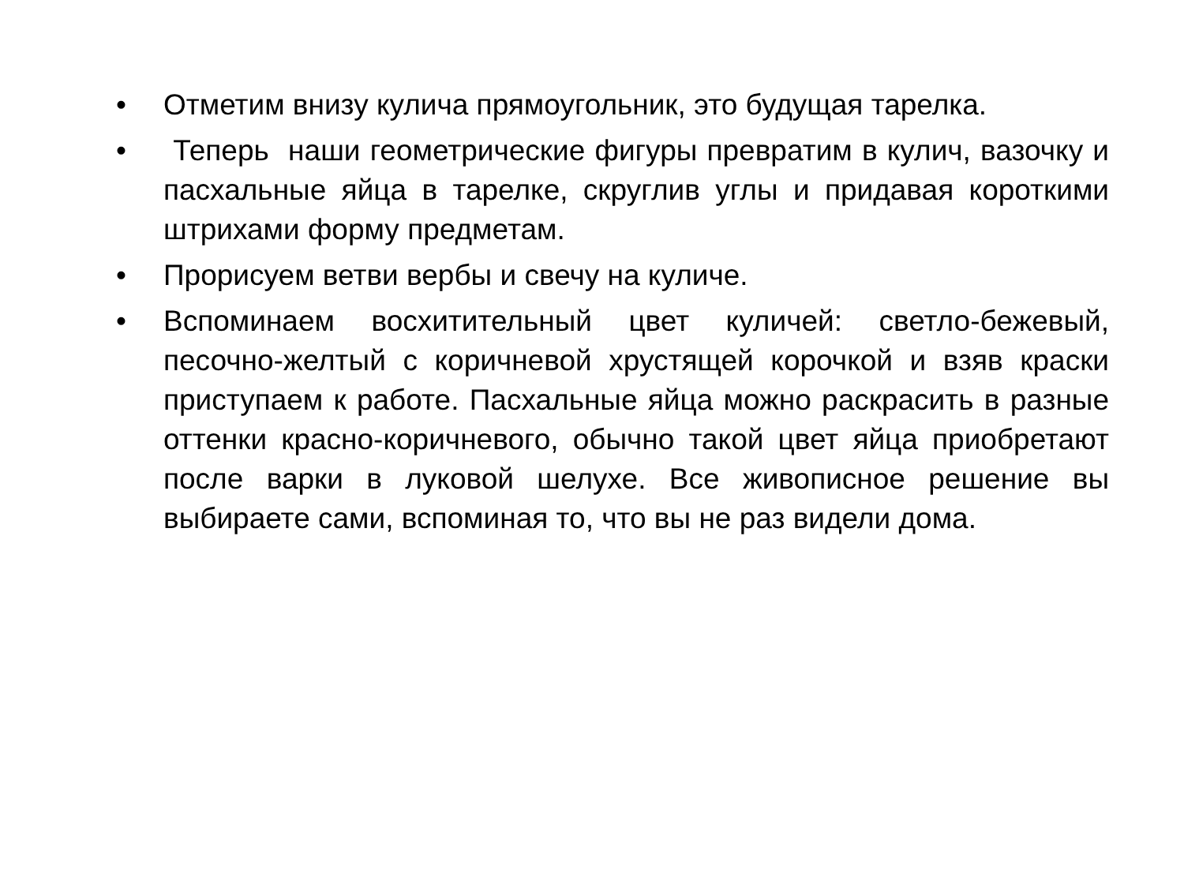• Отметим внизу кулича прямоугольник, это будущая тарелка.
• Теперь наши геометрические фигуры превратим в кулич, вазочку и пасхальные яйца в тарелке, скруглив углы и придавая короткими штрихами форму предметам.
• Прорисуем ветви вербы и свечу на куличе.
• Вспоминаем восхитительный цвет куличей: светло-бежевый, песочно-желтый с коричневой хрустящей корочкой и взяв краски приступаем к работе. Пасхальные яйца можно раскрасить в разные оттенки красно-коричневого, обычно такой цвет яйца приобретают после варки в луковой шелухе. Все живописное решение вы выбираете сами, вспоминая то, что вы не раз видели дома.